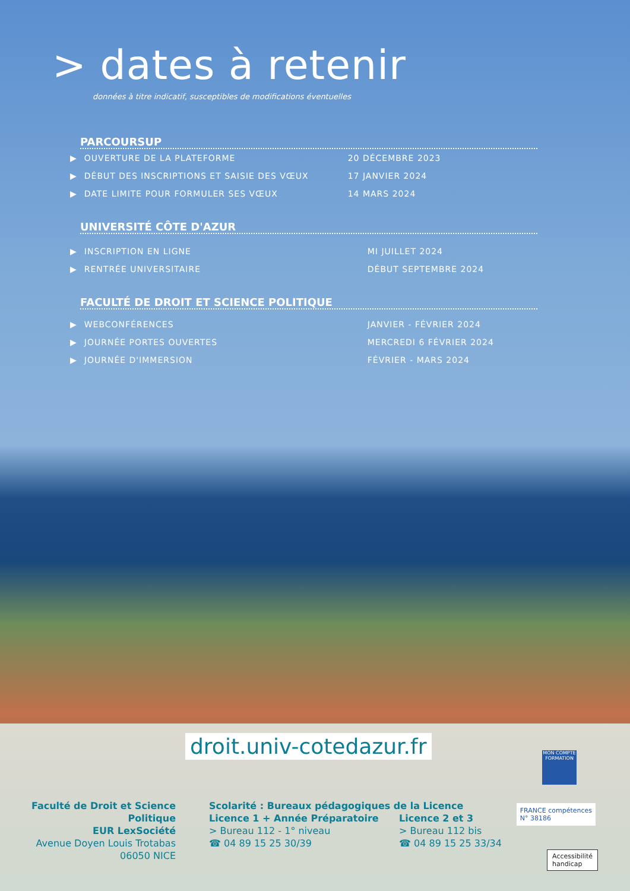> dates à retenir
données à titre indicatif, susceptibles de modifications éventuelles
PARCOURSUP
| ▶ | OUVERTURE DE LA PLATEFORME | 20 DÉCEMBRE 2023 |
| ▶ | DÉBUT DES INSCRIPTIONS ET SAISIE DES VŒUX | 17 JANVIER 2024 |
| ▶ | DATE LIMITE POUR FORMULER SES VŒUX | 14 MARS 2024 |
UNIVERSITÉ CÔTE D'AZUR
| ▶ | INSCRIPTION EN LIGNE | MI JUILLET 2024 |
| ▶ | RENTRÉE UNIVERSITAIRE | DÉBUT SEPTEMBRE 2024 |
FACULTÉ DE DROIT ET SCIENCE POLITIQUE
| ▶ | WEBCONFÉRENCES | JANVIER - FÉVRIER 2024 |
| ▶ | JOURNÉE PORTES OUVERTES | MERCREDI 6 FÉVRIER 2024 |
| ▶ | JOURNÉE D'IMMERSION | FÉVRIER - MARS 2024 |
droit.univ-cotedazur.fr
Faculté de Droit et Science Politique
EUR LexSociété
Avenue Doyen Louis Trotabas
06050 NICE
Scolarité : Bureaux pédagogiques de la Licence
Licence 1 + Année Préparatoire
> Bureau 112 - 1° niveau
☎ 04 89 15 25 30/39
Licence 2 et 3
> Bureau 112 bis
☎ 04 89 15 25 33/34
MON COMPTE FORMATION
FRANCE compétences
N° 38186
Accessibilité
handicap